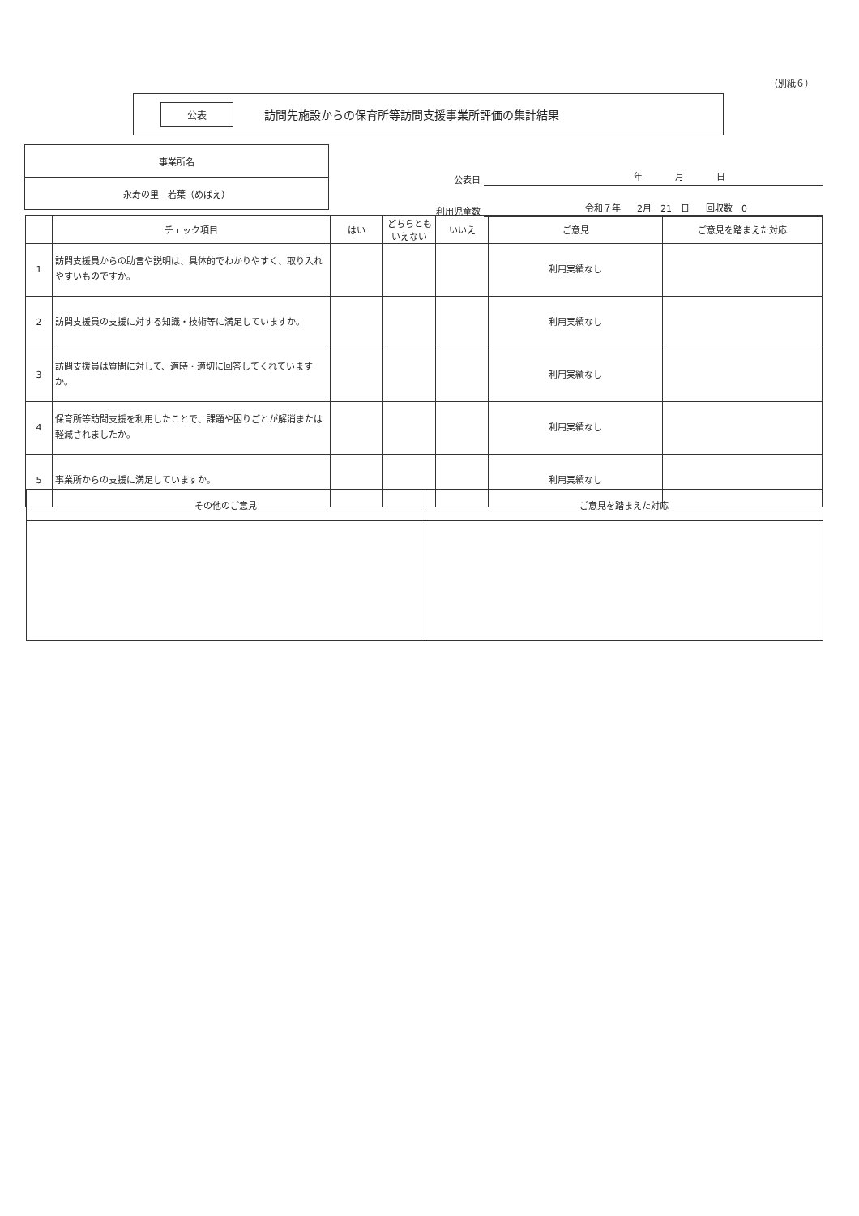（別紙６）
公表
訪問先施設からの保育所等訪問支援事業所評価の集計結果
事業所名
永寿の里　若葉（めばえ）
公表日 年 月 日
利用児童数 令和７年 2月　21　日 回収数　0
| | チェック項目 | はい | どちらとも いえない | いいえ | ご意見 | ご意見を踏まえた対応 |
| --- | --- | --- | --- | --- | --- | --- |
| 1 | 訪問支援員からの助言や説明は、具体的でわかりやすく、取り入れやすいものですか。 | | | | 利用実績なし | |
| 2 | 訪問支援員の支援に対する知識・技術等に満足していますか。 | | | | 利用実績なし | |
| 3 | 訪問支援員は質問に対して、適時・適切に回答してくれていますか。 | | | | 利用実績なし | |
| 4 | 保育所等訪問支援を利用したことで、課題や困りごとが解消または軽減されましたか。 | | | | 利用実績なし | |
| 5 | 事業所からの支援に満足していますか。 | | | | 利用実績なし | |
| その他のご意見 | ご意見を踏まえた対応 |
| --- | --- |